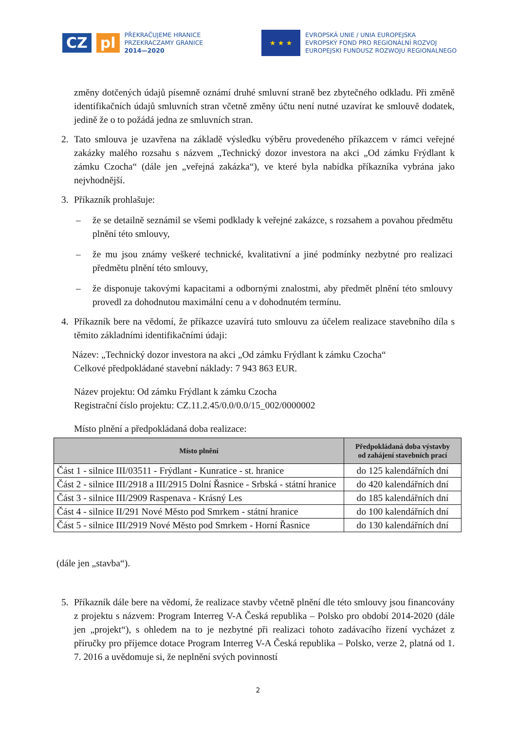CZ pl
PŘEKRAČUJEME HRANICE
PRZEKRACZAMY GRANICE
2014—2020
★ ★ ★
EVROPSKÁ UNIE / UNIA EUROPEJSKA
EVROPSKÝ FOND PRO REGIONÁLNÍ ROZVOJ
EUROPEJSKI FUNDUSZ ROZWOJU REGIONALNEGO
změny dotčených údajů písemně oznámí druhé smluvní straně bez zbytečného odkladu. Při změně identifikačních údajů smluvních stran včetně změny účtu není nutné uzavírat ke smlouvě dodatek, jedině že o to požádá jedna ze smluvních stran.
2. Tato smlouva je uzavřena na základě výsledku výběru provedeného příkazcem v rámci veřejné zakázky malého rozsahu s názvem „Technický dozor investora na akci „Od zámku Frýdlant k zámku Czocha“ (dále jen „veřejná zakázka“), ve které byla nabídka příkazníka vybrána jako nejvhodnější.
3. Příkazník prohlašuje:
– že se detailně seznámil se všemi podklady k veřejné zakázce, s rozsahem a povahou předmětu plnění této smlouvy,
– že mu jsou známy veškeré technické, kvalitativní a jiné podmínky nezbytné pro realizaci předmětu plnění této smlouvy,
– že disponuje takovými kapacitami a odbornými znalostmi, aby předmět plnění této smlouvy provedl za dohodnutou maximální cenu a v dohodnutém termínu.
4. Příkazník bere na vědomí, že příkazce uzavírá tuto smlouvu za účelem realizace stavebního díla s těmito základními identifikačními údaji:
Název: „Technický dozor investora na akci „Od zámku Frýdlant k zámku Czocha“
Celkové předpokládané stavební náklady: 7 943 863 EUR.
Název projektu: Od zámku Frýdlant k zámku Czocha
Registrační číslo projektu: CZ.11.2.45/0.0/0.0/15_002/0000002
Místo plnění a předpokládaná doba realizace:
| Místo plnění | Předpokládaná doba výstavby od zahájení stavebních prací |
| --- | --- |
| Část 1 - silnice III/03511 - Frýdlant - Kunratice - st. hranice | do 125 kalendářních dní |
| Část 2 - silnice III/2918 a III/2915 Dolní Řasnice - Srbská - státní hranice | do 420 kalendářních dní |
| Část 3 - silnice III/2909 Raspenava - Krásný Les | do 185 kalendářních dní |
| Část 4 - silnice II/291 Nové Město pod Smrkem - státní hranice | do 100 kalendářních dní |
| Část 5 - silnice III/2919 Nové Město pod Smrkem - Horní Řasnice | do 130 kalendářních dní |
(dále jen „stavba“).
5. Příkazník dále bere na vědomí, že realizace stavby včetně plnění dle této smlouvy jsou financovány z projektu s názvem: Program Interreg V-A Česká republika – Polsko pro období 2014-2020 (dále jen „projekt“), s ohledem na to je nezbytné při realizaci tohoto zadávacího řízení vycházet z příručky pro příjemce dotace Program Interreg V-A Česká republika – Polsko, verze 2, platná od 1. 7. 2016 a uvědomuje si, že neplnění svých povinností
2